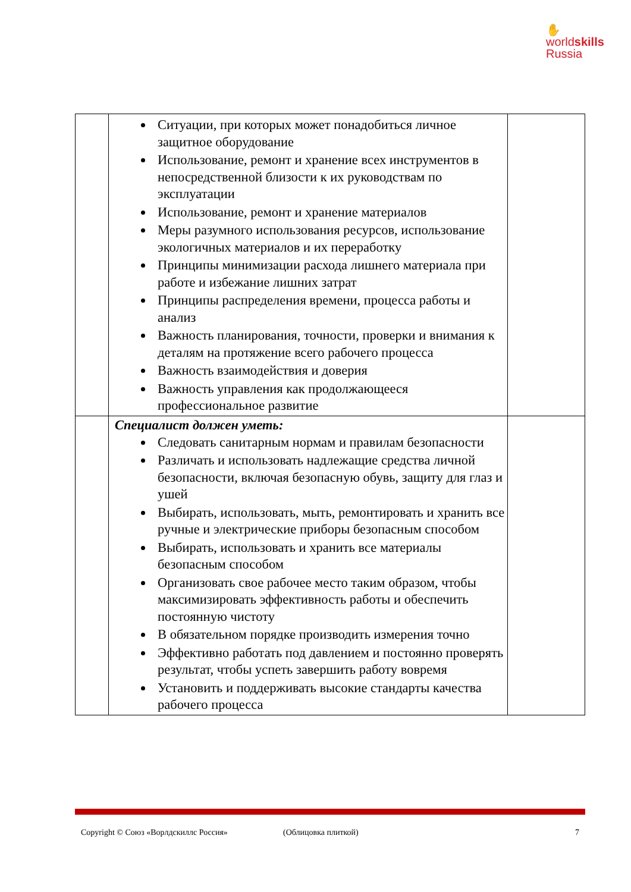✋
worldskills
Russia
| | Ситуации, при которых может понадобиться личное защитное оборудование Использование, ремонт и хранение всех инструментов в непосредственной близости к их руководствам по эксплуатации Использование, ремонт и хранение материалов Меры разумного использования ресурсов, использование экологичных материалов и их переработку Принципы минимизации расхода лишнего материала при работе и избежание лишних затрат Принципы распределения времени, процесса работы и анализ Важность планирования, точности, проверки и внимания к деталям на протяжение всего рабочего процесса Важность взаимодействия и доверия Важность управления как продолжающееся профессиональное развитие | |
| | Специалист должен уметь: Следовать санитарным нормам и правилам безопасности Различать и использовать надлежащие средства личной безопасности, включая безопасную обувь, защиту для глаз и ушей Выбирать, использовать, мыть, ремонтировать и хранить все ручные и электрические приборы безопасным способом Выбирать, использовать и хранить все материалы безопасным способом Организовать свое рабочее место таким образом, чтобы максимизировать эффективность работы и обеспечить постоянную чистоту В обязательном порядке производить измерения точно Эффективно работать под давлением и постоянно проверять результат, чтобы успеть завершить работу вовремя Установить и поддерживать высокие стандарты качества рабочего процесса | |
Copyright © Союз «Ворлдскиллс Россия» (Облицовка плиткой) 7